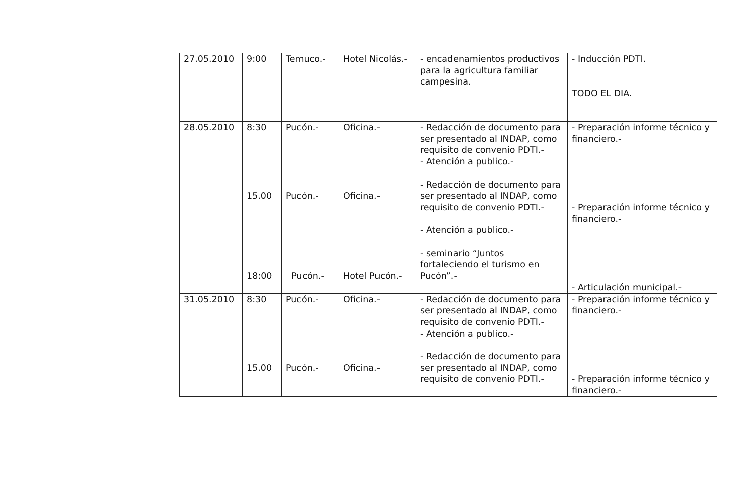| 27.05.2010 | 9:00 | Temuco.- | Hotel Nicolás.- | - encadenamientos productivos para la agricultura familiar campesina. | - Inducción PDTI. TODO EL DIA. |
| 28.05.2010 | 8:30 15.00 18:00 | Pucón.- Pucón.- Pucón.- | Oficina.- Oficina.- Hotel Pucón.- | - Redacción de documento para ser presentado al INDAP, como requisito de convenio PDTI.- - Atención a publico.- - Redacción de documento para ser presentado al INDAP, como requisito de convenio PDTI.- - Atención a publico.- - seminario “Juntos fortaleciendo el turismo en Pucón”.- | - Preparación informe técnico y financiero.- - Preparación informe técnico y financiero.- - Articulación municipal.- |
| 31.05.2010 | 8:30 15.00 | Pucón.- Pucón.- | Oficina.- Oficina.- | - Redacción de documento para ser presentado al INDAP, como requisito de convenio PDTI.- - Atención a publico.- - Redacción de documento para ser presentado al INDAP, como requisito de convenio PDTI.- | - Preparación informe técnico y financiero.- - Preparación informe técnico y financiero.- |